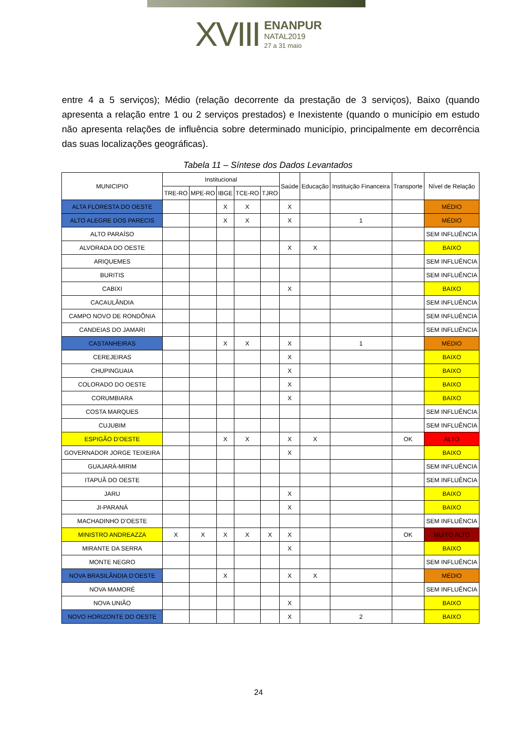XVIII ENANPUR
NATAL2019
27 a 31 maio
entre 4 a 5 serviços); Médio (relação decorrente da prestação de 3 serviços), Baixo (quando apresenta a relação entre 1 ou 2 serviços prestados) e Inexistente (quando o município em estudo não apresenta relações de influência sobre determinado município, principalmente em decorrência das suas localizações geográficas).
Tabela 11 – Síntese dos Dados Levantados
| MUNICIPIO | Institucional | | | | | Saúde | Educação | Instituição Financeira | Transporte | Nível de Relação |
| --- | --- | --- | --- | --- | --- | --- | --- | --- | --- | --- |
| | TRE-RO | MPE-RO | IBGE | TCE-RO | TJRO | | | | | |
| ALTA FLORESTA DO OESTE | | | X | X | | X | | | | MÉDIO |
| ALTO ALEGRE DOS PARECIS | | | X | X | | X | | 1 | | MÉDIO |
| ALTO PARAÍSO | | | | | | | | | | SEM INFLUÊNCIA |
| ALVORADA DO OESTE | | | | | | X | X | | | BAIXO |
| ARIQUEMES | | | | | | | | | | SEM INFLUÊNCIA |
| BURITIS | | | | | | | | | | SEM INFLUÊNCIA |
| CABIXI | | | | | | X | | | | BAIXO |
| CACAULÂNDIA | | | | | | | | | | SEM INFLUÊNCIA |
| CAMPO NOVO DE RONDÔNIA | | | | | | | | | | SEM INFLUÊNCIA |
| CANDEIAS DO JAMARI | | | | | | | | | | SEM INFLUÊNCIA |
| CASTANHEIRAS | | | X | X | | X | | 1 | | MÉDIO |
| CEREJEIRAS | | | | | | X | | | | BAIXO |
| CHUPINGUAIA | | | | | | X | | | | BAIXO |
| COLORADO DO OESTE | | | | | | X | | | | BAIXO |
| CORUMBIARA | | | | | | X | | | | BAIXO |
| COSTA MARQUES | | | | | | | | | | SEM INFLUÊNCIA |
| CUJUBIM | | | | | | | | | | SEM INFLUÊNCIA |
| ESPIGÃO D’OESTE | | | X | X | | X | X | | OK | ALTO |
| GOVERNADOR JORGE TEIXEIRA | | | | | | X | | | | BAIXO |
| GUAJARÁ-MIRIM | | | | | | | | | | SEM INFLUÊNCIA |
| ITAPUÃ DO OESTE | | | | | | | | | | SEM INFLUÊNCIA |
| JARU | | | | | | X | | | | BAIXO |
| JI-PARANÁ | | | | | | X | | | | BAIXO |
| MACHADINHO D’OESTE | | | | | | | | | | SEM INFLUÊNCIA |
| MINISTRO ANDREAZZA | X | X | X | X | X | X | | | OK | MUITO ALTO |
| MIRANTE DA SERRA | | | | | | X | | | | BAIXO |
| MONTE NEGRO | | | | | | | | | | SEM INFLUÊNCIA |
| NOVA BRASILÂNDIA D’OESTE | | | X | | | X | X | | | MÉDIO |
| NOVA MAMORÉ | | | | | | | | | | SEM INFLUÊNCIA |
| NOVA UNIÃO | | | | | | X | | | | BAIXO |
| NOVO HORIZONTE DO OESTE | | | | | | X | | 2 | | BAIXO |
24